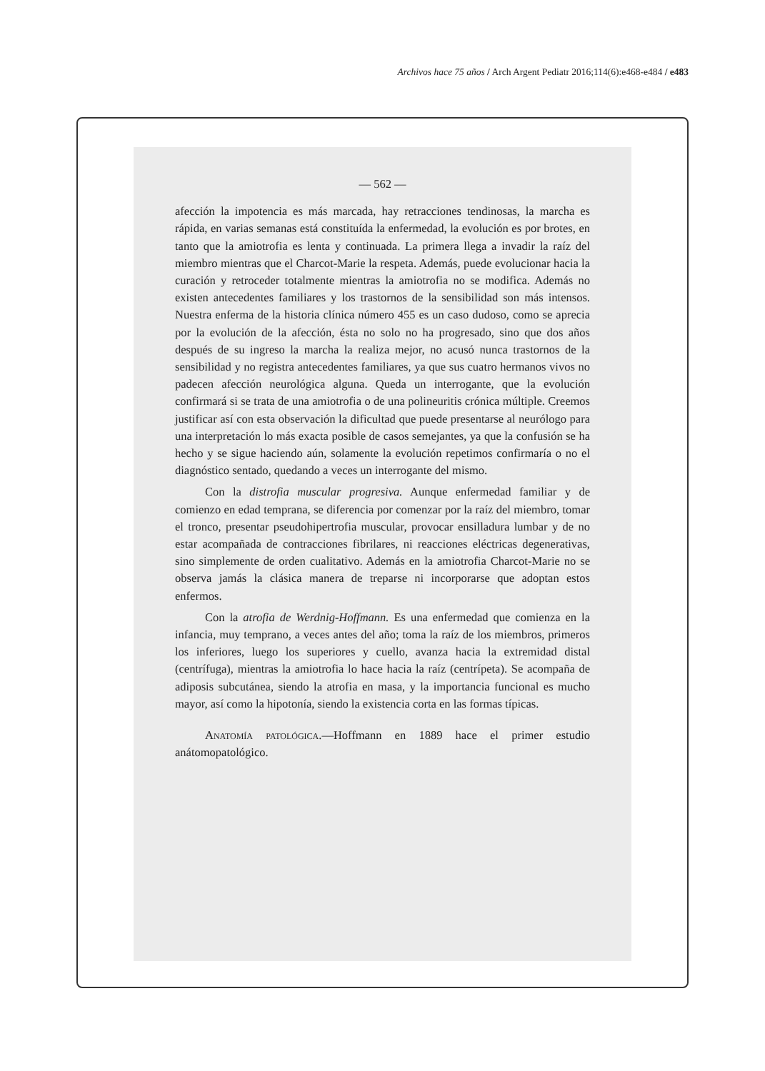Archivos hace 75 años / Arch Argent Pediatr 2016;114(6):e468-e484 / e483
— 562 —
afección la impotencia es más marcada, hay retracciones tendinosas, la marcha es rápida, en varias semanas está constituída la enfermedad, la evolución es por brotes, en tanto que la amiotrofia es lenta y continuada. La primera llega a invadir la raíz del miembro mientras que el Charcot-Marie la respeta. Además, puede evolucionar hacia la curación y retroceder totalmente mientras la amiotrofia no se modifica. Además no existen antecedentes familiares y los trastornos de la sensibilidad son más intensos. Nuestra enferma de la historia clínica número 455 es un caso dudoso, como se aprecia por la evolución de la afección, ésta no solo no ha progresado, sino que dos años después de su ingreso la marcha la realiza mejor, no acusó nunca trastornos de la sensibilidad y no registra antecedentes familiares, ya que sus cuatro hermanos vivos no padecen afección neurológica alguna. Queda un interrogante, que la evolución confirmará si se trata de una amiotrofia o de una polineuritis crónica múltiple. Creemos justificar así con esta observación la dificultad que puede presentarse al neurólogo para una interpretación lo más exacta posible de casos semejantes, ya que la confusión se ha hecho y se sigue haciendo aún, solamente la evolución repetimos confirmaría o no el diagnóstico sentado, quedando a veces un interrogante del mismo.
Con la distrofia muscular progresiva. Aunque enfermedad familiar y de comienzo en edad temprana, se diferencia por comenzar por la raíz del miembro, tomar el tronco, presentar pseudohipertrofia muscular, provocar ensilladura lumbar y de no estar acompañada de contracciones fibrilares, ni reacciones eléctricas degenerativas, sino simplemente de orden cualitativo. Además en la amiotrofia Charcot-Marie no se observa jamás la clásica manera de treparse ni incorporarse que adoptan estos enfermos.
Con la atrofia de Werdnig-Hoffmann. Es una enfermedad que comienza en la infancia, muy temprano, a veces antes del año; toma la raíz de los miembros, primeros los inferiores, luego los superiores y cuello, avanza hacia la extremidad distal (centrífuga), mientras la amiotrofia lo hace hacia la raíz (centrípeta). Se acompaña de adiposis subcutánea, siendo la atrofia en masa, y la importancia funcional es mucho mayor, así como la hipotonía, siendo la existencia corta en las formas típicas.
Anatomía patológica.—Hoffmann en 1889 hace el primer estudio anátomopatológico.